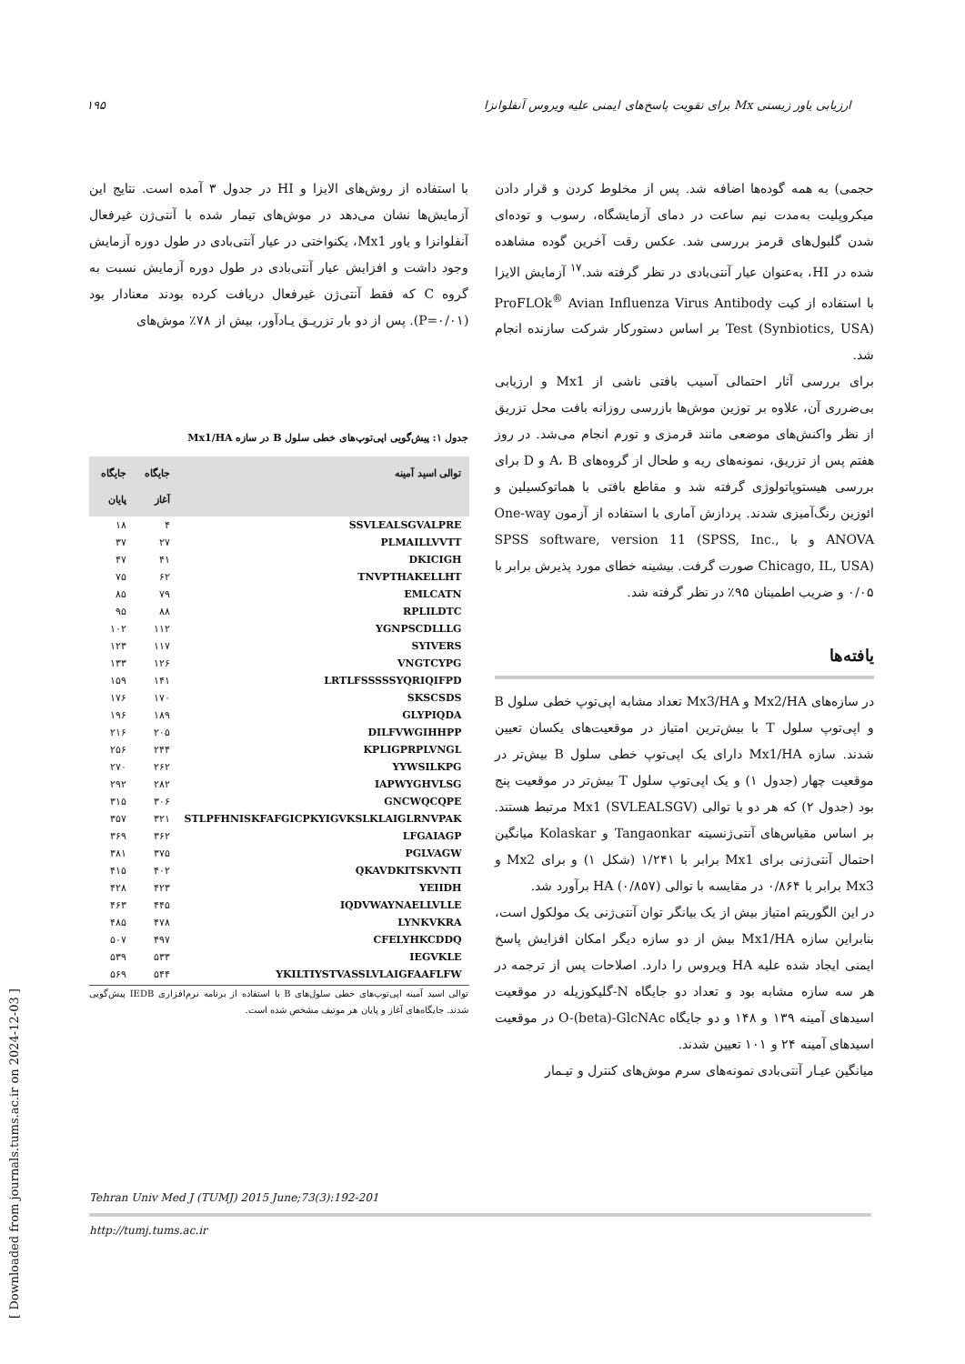ارزیابی یاور زیستی Mx برای تقویت پاسخ‌های ایمنی علیه ویروس آنفلوانزا ۱۹۵
حجمی) به همه گوده‌ها اضافه شد. پس از مخلوط کردن و قرار دادن میکروپلیت به‌مدت نیم ساعت در دمای آزمایشگاه، رسوب و توده‌ای شدن گلبول‌های قرمز بررسی شد. عکس رقت آخرین گوده مشاهده شده در HI، به‌عنوان عیار آنتی‌بادی در نظر گرفته شد.<sup>۱۷</sup> آزمایش الایزا با استفاده از کیت ProFLOk<sup>®</sup> Avian Influenza Virus Antibody Test (Synbiotics, USA) بر اساس دستورکار شرکت سازنده انجام شد.
برای بررسی آثار احتمالی آسیب بافتی ناشی از Mx1 و ارزیابی بی‌ضرری آن، علاوه بر توزین موش‌ها بازرسی روزانه بافت محل تزریق از نظر واکنش‌های موضعی مانند قرمزی و تورم انجام می‌شد. در روز هفتم پس از تزریق، نمونه‌های ریه و طحال از گروه‌های A، B و D برای بررسی هیستوپاتولوژی گرفته شد و مقاطع بافتی با هماتوکسیلین و ائوزین رنگ‌آمیزی شدند. پردازش آماری با استفاده از آزمون One-way ANOVA و با SPSS software, version 11 (SPSS, Inc., Chicago, IL, USA) صورت گرفت. بیشینه خطای مورد پذیرش برابر با ۰/۰۵ و ضریب اطمینان ۹۵٪ در نظر گرفته شد.
یافته‌ها
در سازه‌های Mx2/HA و Mx3/HA تعداد مشابه اپی‌توپ خطی سلول B و اپی‌توپ سلول T با بیش‌ترین امتیاز در موقعیت‌های یکسان تعیین شدند. سازه Mx1/HA دارای یک اپی‌توپ خطی سلول B بیش‌تر در موقعیت چهار (جدول ۱) و یک اپی‌توپ سلول T بیش‌تر در موقعیت پنج بود (جدول ۲) که هر دو با توالی Mx1 (SVLEALSGV) مرتبط هستند. بر اساس مقیاس‌های آنتی‌ژنسیته Tangaonkar و Kolaskar میانگین احتمال آنتی‌ژنی برای Mx1 برابر با ۱/۲۴۱ (شکل ۱) و برای Mx2 و Mx3 برابر با ۰/۸۶۴ در مقایسه با توالی HA (۰/۸۵۷) برآورد شد.
در این الگوریتم امتیاز بیش از یک بیانگر توان آنتی‌ژنی یک مولکول است، بنابراین سازه Mx1/HA بیش از دو سازه دیگر امکان افزایش پاسخ ایمنی ایجاد شده علیه HA ویروس را دارد. اصلاحات پس از ترجمه در هر سه سازه مشابه بود و تعداد دو جایگاه N-گلیکوزیله در موقعیت اسیدهای آمینه ۱۳۹ و ۱۴۸ و دو جایگاه O-(beta)-GlcNAc در موقعیت اسیدهای آمینه ۲۴ و ۱۰۱ تعیین شدند.
میانگین عیـار آنتی‌بادی نمونه‌های سرم موش‌های کنترل و تیـمار
با استفاده از روش‌های الایزا و HI در جدول ۳ آمده است. نتایج این آزمایش‌ها نشان می‌دهد در موش‌های تیمار شده با آنتی‌ژن غیرفعال آنفلوانزا و یاور Mx1، یکنواختی در عیار آنتی‌بادی در طول دوره آزمایش وجود داشت و افزایش عیار آنتی‌بادی در طول دوره آزمایش نسبت به گروه C که فقط آنتی‌ژن غیرفعال دریافت کرده بودند معنادار بود (P=۰/۰۱). پس از دو بار تزریـق یـادآور، بیش از ۷۸٪ موش‌های
جدول ۱: پیش‌گویی اپی‌توپ‌های خطی سلول B در سازه Mx1/HA
| توالی اسید آمینه | جایگاه آغاز | جایگاه پایان |
| --- | --- | --- |
| SSVLEALSGVALPRE | ۴ | ۱۸ |
| PLMAILLVVTT | ۲۷ | ۳۷ |
| DKICIGH | ۴۱ | ۴۷ |
| TNVPTHAKELLHT | ۶۲ | ۷۵ |
| EMLCATN | ۷۹ | ۸۵ |
| RPLILDTC | ۸۸ | ۹۵ |
| YGNPSCDLLLG | ۱۱۲ | ۱۰۲ |
| SYIVERS | ۱۱۷ | ۱۲۳ |
| VNGTCYPG | ۱۲۶ | ۱۳۳ |
| LRTLFSSSSSYQRIQIFPD | ۱۴۱ | ۱۵۹ |
| SKSCSDS | ۱۷۰ | ۱۷۶ |
| GLYPIQDA | ۱۸۹ | ۱۹۶ |
| DILFVWGIHHPP | ۲۰۵ | ۲۱۶ |
| KPLIGPRPLVNGL | ۲۴۴ | ۲۵۶ |
| YYWSILKPG | ۲۶۲ | ۲۷۰ |
| IAPWYGHVLSG | ۲۸۲ | ۲۹۲ |
| GNCWQCQPE | ۳۰۶ | ۳۱۵ |
| STLPFHNISKFAFGICPKYIGVKSLKLAIGLRNVPAK | ۳۲۱ | ۳۵۷ |
| LFGAIAGP | ۳۶۲ | ۳۶۹ |
| PGLVAGW | ۳۷۵ | ۳۸۱ |
| QKAVDKITSKVNTI | ۴۰۲ | ۴۱۵ |
| YEIIDH | ۴۲۳ | ۴۲۸ |
| IQDVWAYNAELLVLLE | ۴۴۵ | ۴۶۳ |
| LYNKVKRA | ۴۷۸ | ۴۸۵ |
| CFELYHKCDDQ | ۴۹۷ | ۵۰۷ |
| IEGVKLE | ۵۳۳ | ۵۳۹ |
| YKILTIYSTVASSLVLAIGFAAFLFW | ۵۴۴ | ۵۶۹ |
توالی اسید آمینه اپی‌توپ‌های خطی سلول‌های B با استفاده از برنامه نرم‌افزاری IEDB پیش‌گویی شدند. جایگاه‌های آغاز و پایان هر موتیف مشخص شده است.
Tehran Univ Med J (TUMJ) 2015 June;73(3):192-201
http://tumj.tums.ac.ir
[ Downloaded from journals.tums.ac.ir on 2024-12-03 ]